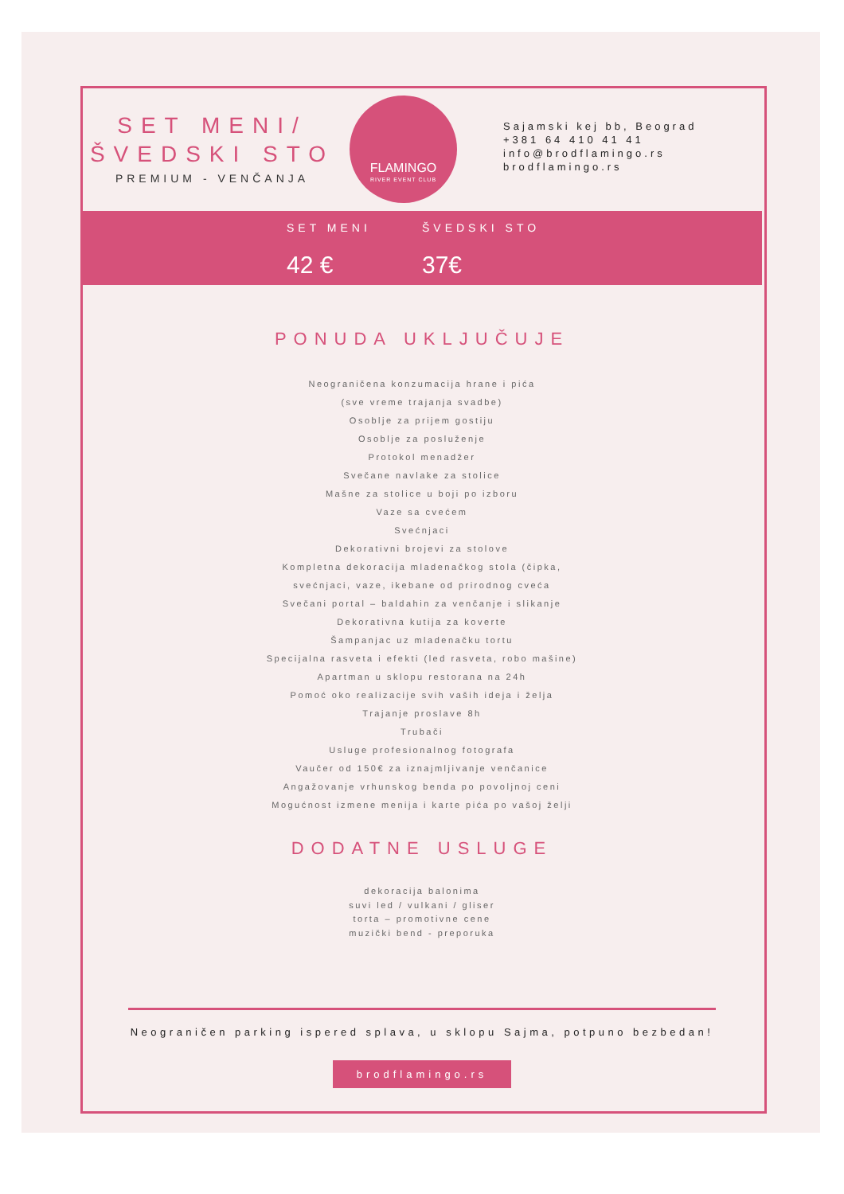SET MENI/
ŠVEDSKI STO
PREMIUM - VENČANJA
FLAMINGO
RIVER EVENT CLUB
Sajamski kej bb, Beograd
+381 64 410 41 41
info@brodflamingo.rs
brodflamingo.rs
SET MENI
42 €
ŠVEDSKI STO
37€
PONUDA UKLJUČUJE
Neograničena konzumacija hrane i pića
(sve vreme trajanja svadbe)
Osoblje za prijem gostiju
Osoblje za posluženje
Protokol menadžer
Svečane navlake za stolice
Mašne za stolice u boji po izboru
Vaze sa cvećem
Svećnjaci
Dekorativni brojevi za stolove
Kompletna dekoracija mladenačkog stola (čipka,
svećnjaci, vaze, ikebane od prirodnog cveća
Svečani portal – baldahin za venčanje i slikanje
Dekorativna kutija za koverte
Šampanjac uz mladenačku tortu
Specijalna rasveta i efekti (led rasveta, robo mašine)
Apartman u sklopu restorana na 24h
Pomoć oko realizacije svih vaših ideja i želja
Trajanje proslave 8h
Trubači
Usluge profesionalnog fotografa
Vaučer od 150€ za iznajmljivanje venčanice
Angažovanje vrhunskog benda po povoljnoj ceni
Mogućnost izmene menija i karte pića po vašoj želji
DODATNE USLUGE
dekoracija balonima
suvi led / vulkani / gliser
torta – promotivne cene
muzički bend - preporuka
Neograničen parking ispered splava, u sklopu Sajma, potpuno bezbedan!
brodflamingo.rs